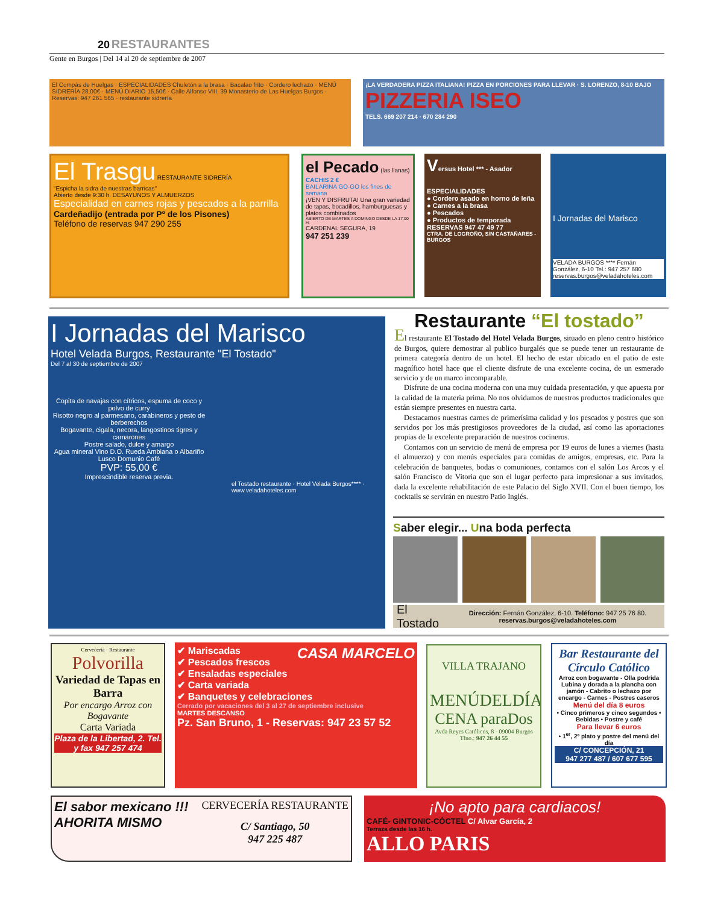20 RESTAURANTES
Gente en Burgos | Del 14 al 20 de septiembre de 2007
El Compás de Huelgas · ESPECIALIDADES Chuletón a la brasa · Bacalao frito · Cordero lechazo · MENÚ SIDRERÍA 28,00€ · MENÚ DIARIO 15,50€ · Calle Alfonso VIII, 39 Monasterio de Las Huelgas Burgos · Reservas: 947 261 565 · restaurante sidrería
¡LA VERDADERA PIZZA ITALIANA! PIZZA EN PORCIONES PARA LLEVAR · S. LORENZO, 8-10 BAJO
PIZZERIA ISEO
TELS. 669 207 214 · 670 284 290
El Trasgu RESTAURANTE SIDRERÍA
"Espicha la sidra de nuestras barricas"
Abierto desde 9:30 h. DESAYUNOS Y ALMUERZOS
Especialidad en carnes rojas y pescados a la parrilla
Cardeñadijo (entrada por Pº de los Pisones)
Teléfono de reservas 947 290 255
el Pecado (las llanas)
CACHIS 2 €
BAILARINA GO-GO los fines de semana
¡VEN Y DISFRUTA! Una gran variedad de tapas, bocadillos, hamburguesas y platos combinados
ABIERTO DE MARTES A DOMINGO DESDE LA 17:00 H.
CARDENAL SEGURA, 19
947 251 239
Versus Hotel *** - Asador
ESPECIALIDADES
● Cordero asado en horno de leña
● Carnes a la brasa
● Pescados
● Productos de temporada
RESERVAS 947 47 49 77
CTRA. DE LOGROÑO, S/N CASTAÑARES - BURGOS
I Jornadas del Marisco
VELADA BURGOS **** Fernán González, 6-10 Tel.: 947 257 680 reservas.burgos@veladahoteles.com
I Jornadas del Marisco
Hotel Velada Burgos, Restaurante "El Tostado"
Del 7 al 30 de septiembre de 2007
Copita de navajas con cítricos, espuma de coco y polvo de curry
Risotto negro al parmesano, carabineros y pesto de berberechos
Bogavante, cigala, necora, langostinos tigres y camarones
Postre salado, dulce y amargo
Agua mineral Vino D.O. Rueda Ambiana o Albariño Lusco Domunio Café
PVP: 55,00 €
Imprescindible reserva previa.
el Tostado restaurante · Hotel Velada Burgos**** · www.veladahoteles.com
Restaurante “El tostado”
El restaurante El Tostado del Hotel Velada Burgos, situado en pleno centro histórico de Burgos, quiere demostrar al publico burgalés que se puede tener un restaurante de primera categoría dentro de un hotel. El hecho de estar ubicado en el patio de este magnífico hotel hace que el cliente disfrute de una excelente cocina, de un esmerado servicio y de un marco incomparable.
Disfrute de una cocina moderna con una muy cuidada presentación, y que apuesta por la calidad de la materia prima. No nos olvidamos de nuestros productos tradicionales que están siempre presentes en nuestra carta.
Destacamos nuestras carnes de primerísima calidad y los pescados y postres que son servidos por los más prestigiosos proveedores de la ciudad, así como las aportaciones propias de la excelente preparación de nuestros cocineros.
Contamos con un servicio de menú de empresa por 19 euros de lunes a viernes (hasta el almuerzo) y con menús especiales para comidas de amigos, empresas, etc. Para la celebración de banquetes, bodas o comuniones, contamos con el salón Los Arcos y el salón Francisco de Vitoria que son el lugar perfecto para impresionar a sus invitados, dada la excelente rehabilitación de este Palacio del Siglo XVII. Con el buen tiempo, los cocktails se servirán en nuestro Patio Inglés.
Saber elegir... Una boda perfecta
El Tostado Dirección: Fernán González, 6-10. Teléfono: 947 25 76 80.
reservas.burgos@veladahoteles.com
Cervecería · Restaurante
Polvorilla
Variedad de Tapas en Barra
Por encargo Arroz con Bogavante
Carta Variada
Plaza de la Libertad, 2. Tel. y fax 947 257 474
CASA MARCELO
✔ Mariscadas
✔ Pescados frescos
✔ Ensaladas especiales
✔ Carta variada
✔ Banquetes y celebraciones
Cerrado por vacaciones del 3 al 27 de septiembre inclusive
MARTES DESCANSO
Pz. San Bruno, 1 - Reservas: 947 23 57 52
VILLA TRAJANO
MENÚDELDÍA
CENA paraDos
Avda Reyes Católicos, 8 - 09004 Burgos
Tfno.: 947 26 44 55
Bar Restaurante del Círculo Católico
Arroz con bogavante - Olla podrida Lubina y dorada a la plancha con jamón - Cabrito o lechazo por encargo - Carnes - Postres caseros
Menú del día 8 euros
• Cinco primeros y cinco segundos • Bebidas • Postre y café
Para llevar 6 euros
• 1<sup>er</sup>, 2º plato y postre del menú del día
C/ CONCEPCIÓN, 21
947 277 487 / 607 677 595
El sabor mexicano !!!
AHORITA MISMO
CERVECERÍA RESTAURANTE
C/ Santiago, 50
947 225 487
¡No apto para cardiacos!
CAFÉ- GINTONIC-CÓCTEL C/ Alvar García, 2
Terraza desde las 16 h.
ALLO PARIS